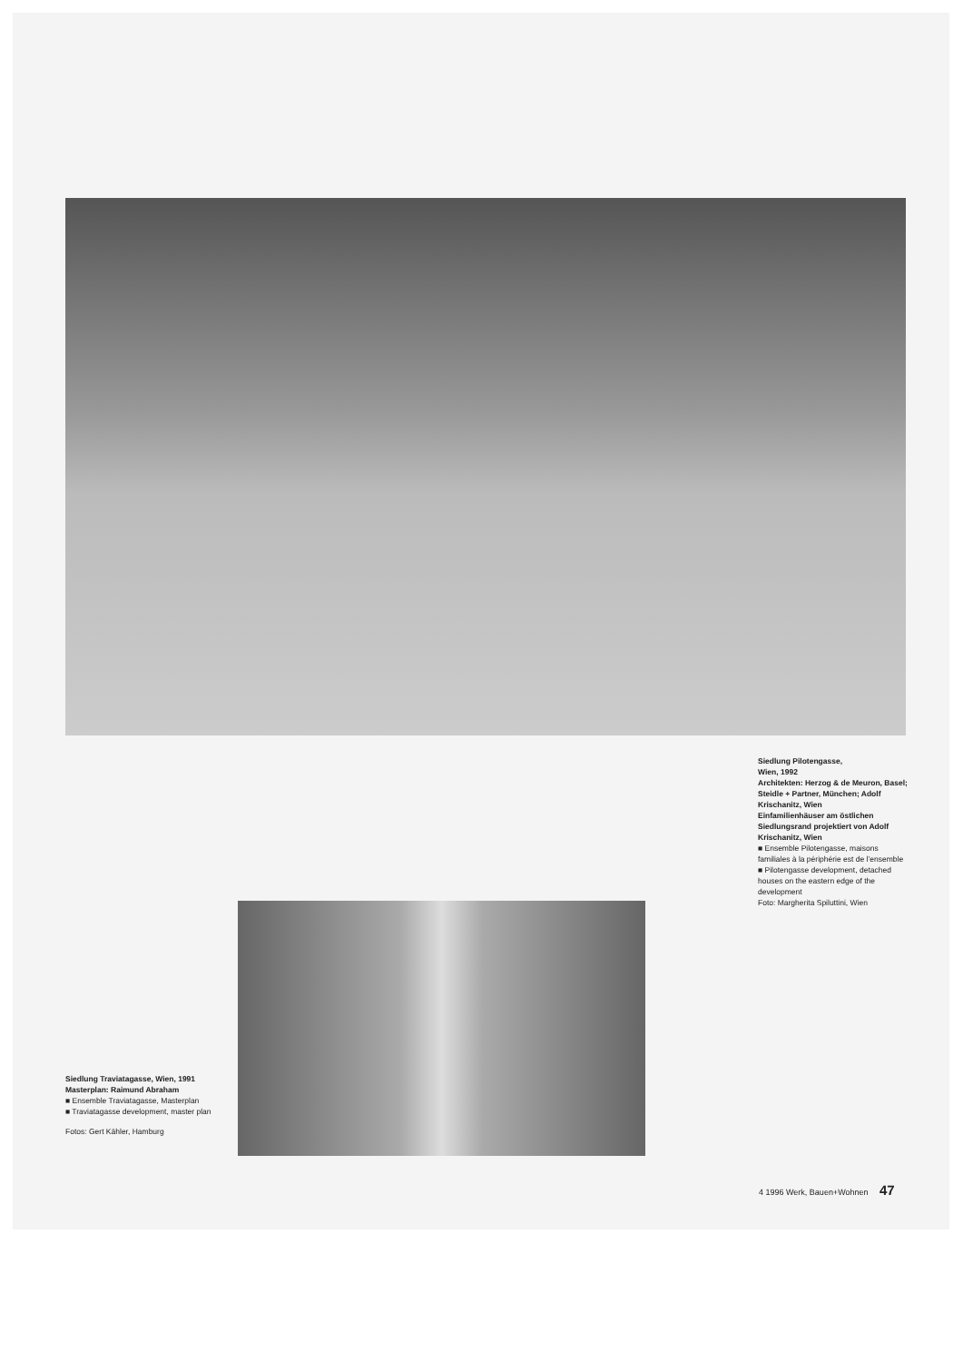Siedlung Pilotengasse,
Wien, 1992
Architekten: Herzog & de Meuron, Basel; Steidle + Partner, München; Adolf Krischanitz, Wien
Einfamilienhäuser am östlichen Siedlungsrand projektiert von Adolf Krischanitz, Wien
■ Ensemble Pilotengasse, maisons familiales à la périphérie est de l’ensemble
■ Pilotengasse development, detached houses on the eastern edge of the development
Foto: Margherita Spiluttini, Wien
Siedlung Traviatagasse, Wien, 1991
Masterplan: Raimund Abraham
■ Ensemble Traviatagasse, Masterplan
■ Traviatagasse development, master plan
Fotos: Gert Kähler, Hamburg
4 1996 Werk, Bauen+Wohnen 47